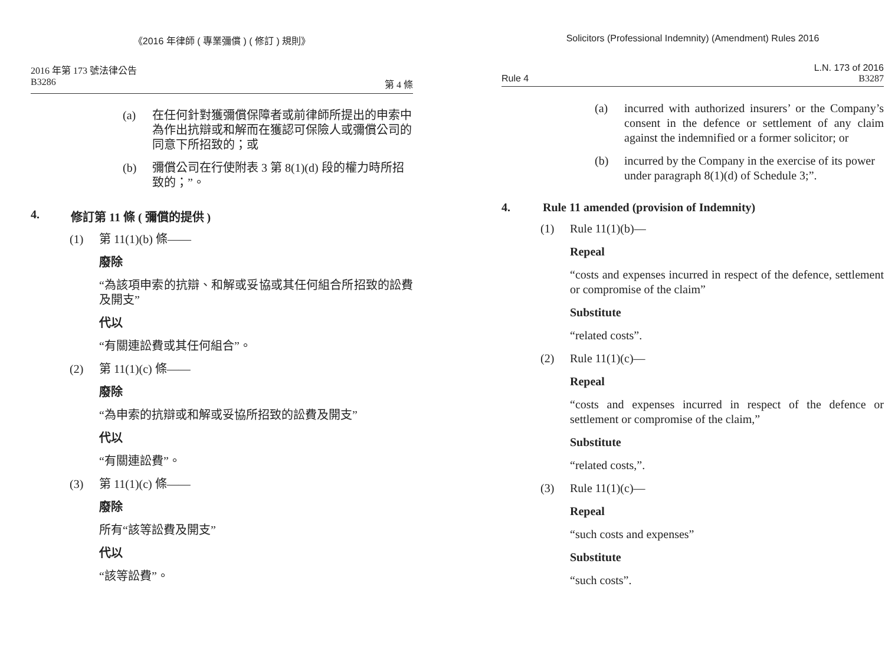《2016 年律師 ( 專業彌償 ) ( 修訂 ) 規則》
2016 年第 173 號法律公告
B3286 第 4 條
(a) 在任何針對獲彌償保障者或前律師所提出的申索中為作出抗辯或和解而在獲認可保險人或彌償公司的同意下所招致的；或
(b) 彌償公司在行使附表 3 第 8(1)(d) 段的權力時所招致的；”。
4. 修訂第 11 條 ( 彌償的提供 )
(1) 第 11(1)(b) 條——
廢除
“為該項申索的抗辯、和解或妥協或其任何組合所招致的訟費及開支”
代以
“有關連訟費或其任何組合”。
(2) 第 11(1)(c) 條——
廢除
“為申索的抗辯或和解或妥協所招致的訟費及開支”
代以
“有關連訟費”。
(3) 第 11(1)(c) 條——
廢除
所有“該等訟費及開支”
代以
“該等訟費”。
Solicitors (Professional Indemnity) (Amendment) Rules 2016
L.N. 173 of 2016
Rule 4 B3287
(a) incurred with authorized insurers’ or the Company’s consent in the defence or settlement of any claim against the indemnified or a former solicitor; or
(b) incurred by the Company in the exercise of its power under paragraph 8(1)(d) of Schedule 3;”.
4. Rule 11 amended (provision of Indemnity)
(1) Rule 11(1)(b)—
Repeal
“costs and expenses incurred in respect of the defence, settlement or compromise of the claim”
Substitute
“related costs”.
(2) Rule 11(1)(c)—
Repeal
“costs and expenses incurred in respect of the defence or settlement or compromise of the claim,”
Substitute
“related costs,”.
(3) Rule 11(1)(c)—
Repeal
“such costs and expenses”
Substitute
“such costs”.